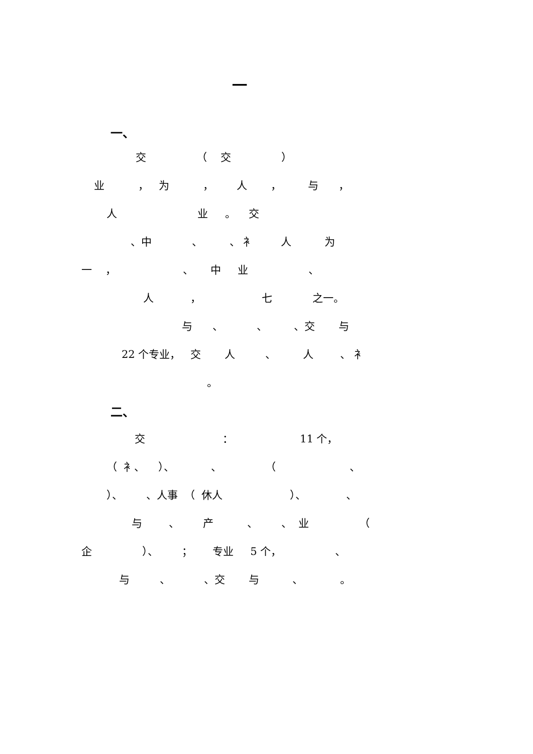一
一、
交 （ 交 ）
业 ， 为 ， 人 ， 与 ，
人 业 。 交
、中 、 、 衤 人 为
一 ， 、 中 业 、
人 ， 七 之一。
与 、 、 、交 与
22 个专业， 交 人 、 人 、 衤
。
二、
交 ： 11 个，
（ 衤、 ）、 、 （ 、
）、 、人事 （ 休人 ）、 、
与 、 产 、 、 业 （
企 ）、 ； 专业 5 个， 、
与 、 、交 与 、 。